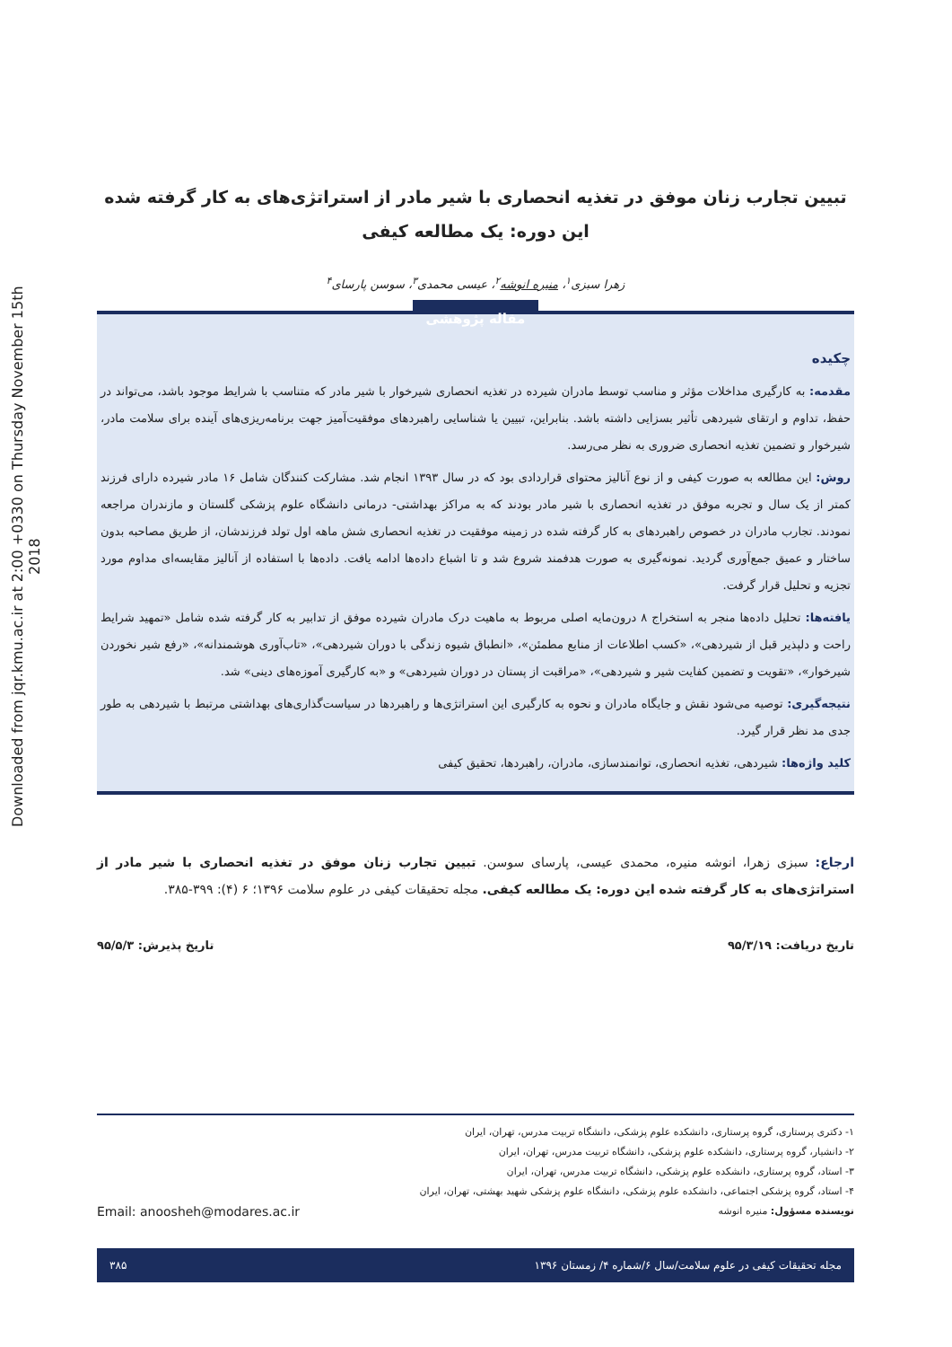Downloaded from jqr.kmu.ac.ir at 2:00 +0330 on Thursday November 15th 2018
تبیین تجارب زنان موفق در تغذیه انحصاری با شیر مادر از استراتژی‌های به کار گرفته شده این دوره: یک مطالعه کیفی
زهرا سبزی<sup>۱</sup>، منیره انوشه<sup>۲</sup>، عیسی محمدی<sup>۳</sup>، سوسن پارسای<sup>۴</sup>
مقاله پژوهشی
چکیده
مقدمه: به کارگیری مداخلات مؤثر و مناسب توسط مادران شیرده در تغذیه انحصاری شیرخوار با شیر مادر که متناسب با شرایط موجود باشد، می‌تواند در حفظ، تداوم و ارتقای شیردهی تأثیر بسزایی داشته باشد. بنابراین، تبیین یا شناسایی راهبردهای موفقیت‌آمیز جهت برنامه‌ریزی‌های آینده برای سلامت مادر، شیرخوار و تضمین تغذیه انحصاری ضروری به نظر می‌رسد.
روش: این مطالعه به صورت کیفی و از نوع آنالیز محتوای قراردادی بود که در سال ۱۳۹۳ انجام شد. مشارکت کنندگان شامل ۱۶ مادر شیرده دارای فرزند کمتر از یک سال و تجربه موفق در تغذیه انحصاری با شیر مادر بودند که به مراکز بهداشتی- درمانی دانشگاه علوم پزشکی گلستان و مازندران مراجعه نمودند. تجارب مادران در خصوص راهبردهای به کار گرفته شده در زمینه موفقیت در تغذیه انحصاری شش ماهه اول تولد فرزندشان، از طریق مصاحبه بدون ساختار و عمیق جمع‌آوری گردید. نمونه‌گیری به صورت هدفمند شروع شد و تا اشباع داده‌ها ادامه یافت. داده‌ها با استفاده از آنالیز مقایسه‌ای مداوم مورد تجزیه و تحلیل قرار گرفت.
یافته‌ها: تحلیل داده‌ها منجر به استخراج ۸ درون‌مایه اصلی مربوط به ماهیت درک مادران شیرده موفق از تدابیر به کار گرفته شده شامل «تمهید شرایط راحت و دلپذیر قبل از شیردهی»، «کسب اطلاعات از منابع مطمئن»، «انطباق شیوه زندگی با دوران شیردهی»، «تاب‌آوری هوشمندانه»، «رفع شیر نخوردن شیرخوار»، «تقویت و تضمین کفایت شیر و شیردهی»، «مراقبت از پستان در دوران شیردهی» و «به کارگیری آموزه‌های دینی» شد.
نتیجه‌گیری: توصیه می‌شود نقش و جایگاه مادران و نحوه به کارگیری این استراتژی‌ها و راهبردها در سیاست‌گذاری‌های بهداشتی مرتبط با شیردهی به طور جدی مد نظر قرار گیرد.
کلید واژه‌ها: شیردهی، تغذیه انحصاری، توانمندسازی، مادران، راهبردها، تحقیق کیفی
ارجاع: سبزی زهرا، انوشه منیره، محمدی عیسی، پارسای سوسن. تبیین تجارب زنان موفق در تغذیه انحصاری با شیر مادر از استراتژی‌های به کار گرفته شده این دوره: یک مطالعه کیفی. مجله تحقیقات کیفی در علوم سلامت ۱۳۹۶؛ ۶ (۴): ۳۹۹-۳۸۵.
تاریخ دریافت: ۹۵/۳/۱۹ تاریخ پذیرش: ۹۵/۵/۳
۱- دکتری پرستاری، گروه پرستاری، دانشکده علوم پزشکی، دانشگاه تربیت مدرس، تهران، ایران
۲- دانشیار، گروه پرستاری، دانشکده علوم پزشکی، دانشگاه تربیت مدرس، تهران، ایران
۳- استاد، گروه پرستاری، دانشکده علوم پزشکی، دانشگاه تربیت مدرس، تهران، ایران
۴- استاد، گروه پزشکی اجتماعی، دانشکده علوم پزشکی، دانشگاه علوم پزشکی شهید بهشتی، تهران، ایران
نویسنده مسؤول: منیره انوشه Email: anoosheh@modares.ac.ir
مجله تحقیقات کیفی در علوم سلامت/سال ۶/شماره ۴/ زمستان ۱۳۹۶ ۳۸۵